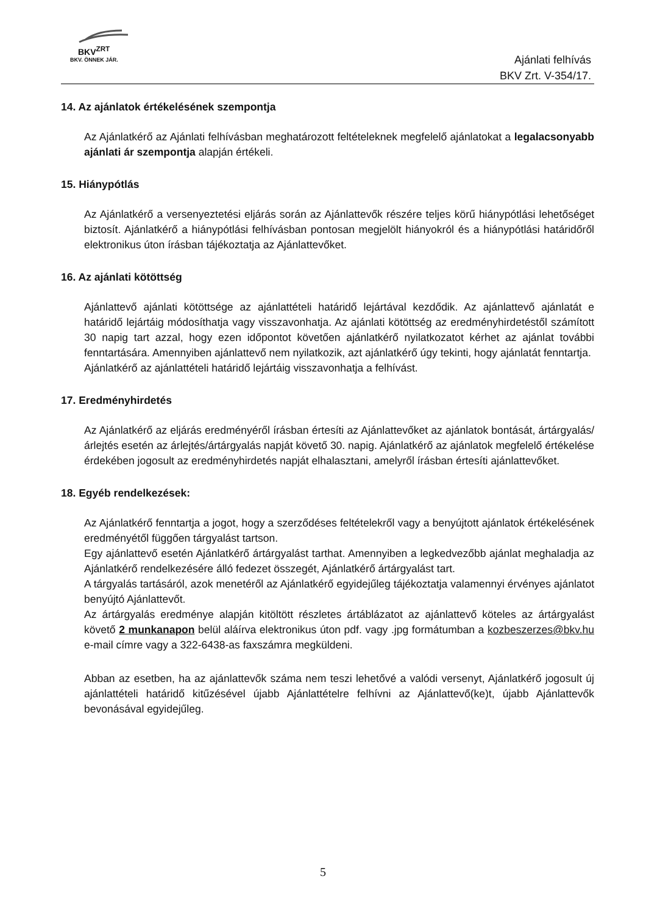BKV<sup>ZRT</sup>
BKV. ÖNNEK JÁR.
Ajánlati felhívás
BKV Zrt. V-354/17.
14. Az ajánlatok értékelésének szempontja
Az Ajánlatkérő az Ajánlati felhívásban meghatározott feltételeknek megfelelő ajánlatokat a legalacsonyabb ajánlati ár szempontja alapján értékeli.
15. Hiánypótlás
Az Ajánlatkérő a versenyeztetési eljárás során az Ajánlattevők részére teljes körű hiánypótlási lehetőséget biztosít. Ajánlatkérő a hiánypótlási felhívásban pontosan megjelölt hiányokról és a hiánypótlási határidőről elektronikus úton írásban tájékoztatja az Ajánlattevőket.
16. Az ajánlati kötöttség
Ajánlattevő ajánlati kötöttsége az ajánlattételi határidő lejártával kezdődik. Az ajánlattevő ajánlatát e határidő lejártáig módosíthatja vagy visszavonhatja. Az ajánlati kötöttség az eredményhirdetéstől számított 30 napig tart azzal, hogy ezen időpontot követően ajánlatkérő nyilatkozatot kérhet az ajánlat további fenntartására. Amennyiben ajánlattevő nem nyilatkozik, azt ajánlatkérő úgy tekinti, hogy ajánlatát fenntartja.
Ajánlatkérő az ajánlattételi határidő lejártáig visszavonhatja a felhívást.
17. Eredményhirdetés
Az Ajánlatkérő az eljárás eredményéről írásban értesíti az Ajánlattevőket az ajánlatok bontását, ártárgyalás/árlejtés esetén az árlejtés/ártárgyalás napját követő 30. napig. Ajánlatkérő az ajánlatok megfelelő értékelése érdekében jogosult az eredményhirdetés napját elhalasztani, amelyről írásban értesíti ajánlattevőket.
18. Egyéb rendelkezések:
Az Ajánlatkérő fenntartja a jogot, hogy a szerződéses feltételekről vagy a benyújtott ajánlatok értékelésének eredményétől függően tárgyalást tartson.
Egy ajánlattevő esetén Ajánlatkérő ártárgyalást tarthat. Amennyiben a legkedvezőbb ajánlat meghaladja az Ajánlatkérő rendelkezésére álló fedezet összegét, Ajánlatkérő ártárgyalást tart.
A tárgyalás tartásáról, azok menetéről az Ajánlatkérő egyidejűleg tájékoztatja valamennyi érvényes ajánlatot benyújtó Ajánlattevőt.
Az ártárgyalás eredménye alapján kitöltött részletes ártáblázatot az ajánlattevő köteles az ártárgyalást követő 2 munkanapon belül aláírva elektronikus úton pdf. vagy .jpg formátumban a kozbeszerzes@bkv.hu e-mail címre vagy a 322-6438-as faxszámra megküldeni.
Abban az esetben, ha az ajánlattevők száma nem teszi lehetővé a valódi versenyt, Ajánlatkérő jogosult új ajánlattételi határidő kitűzésével újabb Ajánlattételre felhívni az Ajánlattevő(ke)t, újabb Ajánlattevők bevonásával egyidejűleg.
5